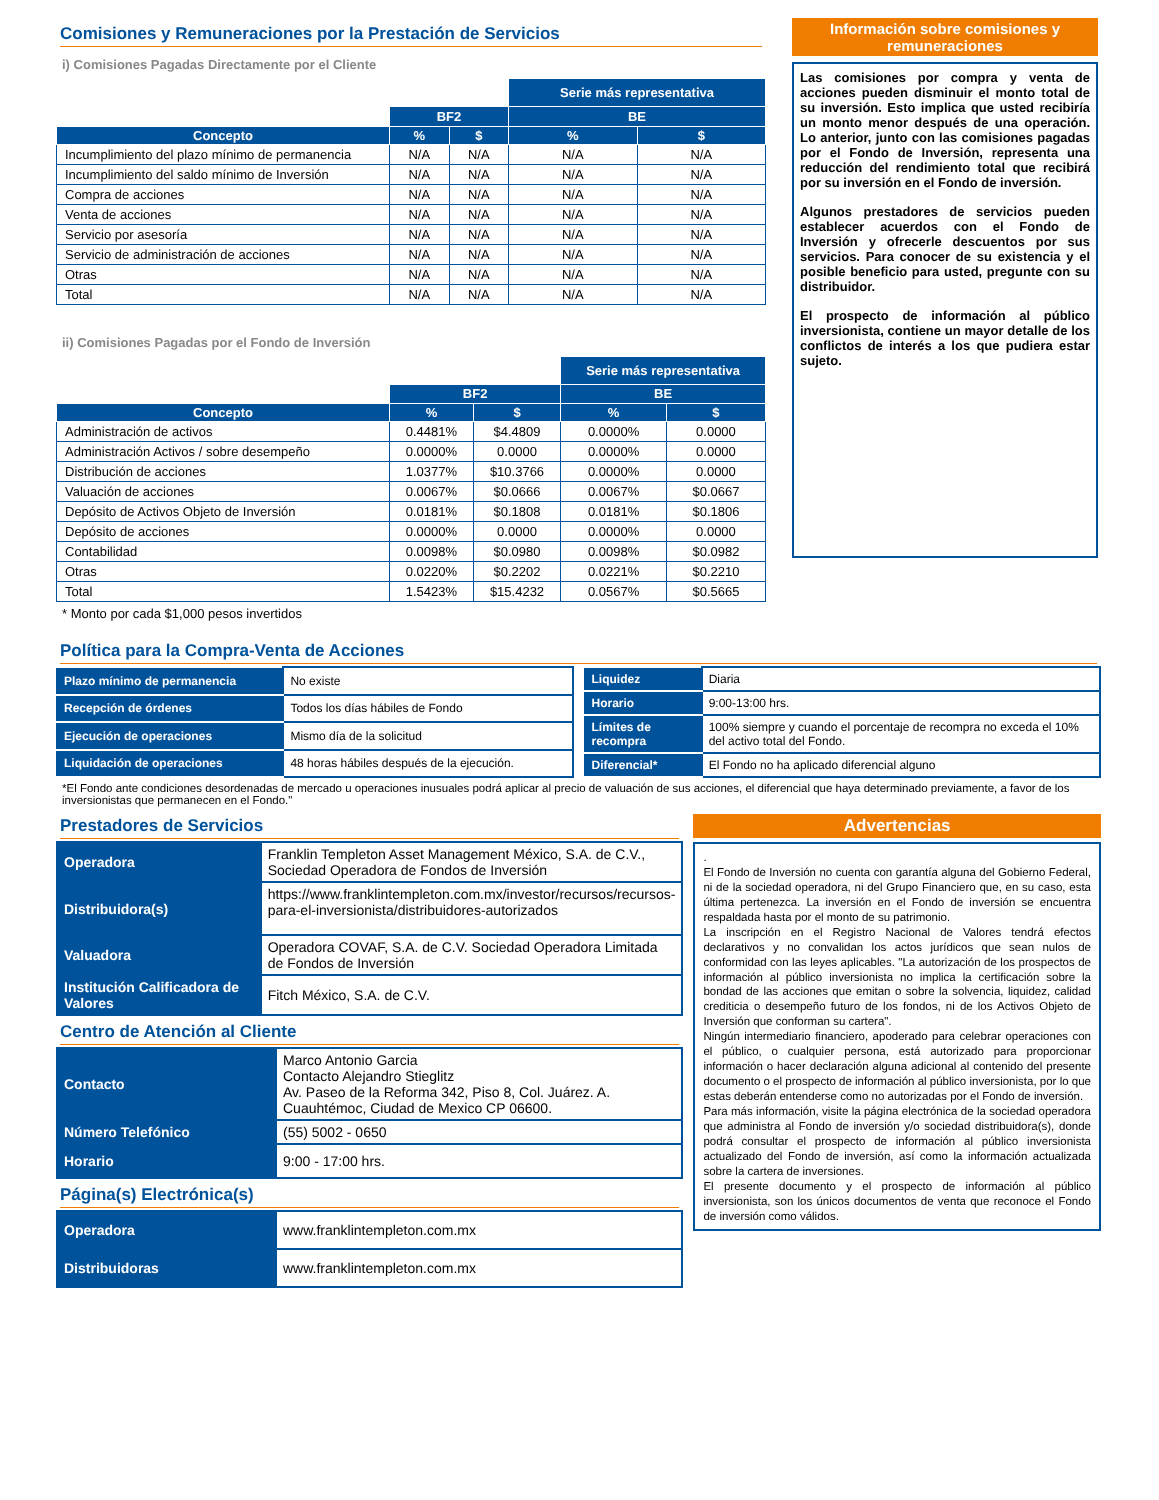Comisiones y Remuneraciones por la Prestación de Servicios
i) Comisiones Pagadas Directamente por el Cliente
| | | | Serie más representativa | |
| | BF2 | | BE | |
| Concepto | % | $ | % | $ |
| Incumplimiento del plazo mínimo de permanencia | N/A | N/A | N/A | N/A |
| Incumplimiento del saldo mínimo de Inversión | N/A | N/A | N/A | N/A |
| Compra de acciones | N/A | N/A | N/A | N/A |
| Venta de acciones | N/A | N/A | N/A | N/A |
| Servicio por asesoría | N/A | N/A | N/A | N/A |
| Servicio de administración de acciones | N/A | N/A | N/A | N/A |
| Otras | N/A | N/A | N/A | N/A |
| Total | N/A | N/A | N/A | N/A |
ii) Comisiones Pagadas por el Fondo de Inversión
| | | | Serie más representativa | |
| | BF2 | | BE | |
| Concepto | % | $ | % | $ |
| Administración de activos | 0.4481% | $4.4809 | 0.0000% | 0.0000 |
| Administración Activos / sobre desempeño | 0.0000% | 0.0000 | 0.0000% | 0.0000 |
| Distribución de acciones | 1.0377% | $10.3766 | 0.0000% | 0.0000 |
| Valuación de acciones | 0.0067% | $0.0666 | 0.0067% | $0.0667 |
| Depósito de Activos Objeto de Inversión | 0.0181% | $0.1808 | 0.0181% | $0.1806 |
| Depósito de acciones | 0.0000% | 0.0000 | 0.0000% | 0.0000 |
| Contabilidad | 0.0098% | $0.0980 | 0.0098% | $0.0982 |
| Otras | 0.0220% | $0.2202 | 0.0221% | $0.2210 |
| Total | 1.5423% | $15.4232 | 0.0567% | $0.5665 |
* Monto por cada $1,000 pesos invertidos
Información sobre comisiones y remuneraciones
Las comisiones por compra y venta de acciones pueden disminuir el monto total de su inversión. Esto implica que usted recibiría un monto menor después de una operación. Lo anterior, junto con las comisiones pagadas por el Fondo de Inversión, representa una reducción del rendimiento total que recibirá por su inversión en el Fondo de inversión.
Algunos prestadores de servicios pueden establecer acuerdos con el Fondo de Inversión y ofrecerle descuentos por sus servicios. Para conocer de su existencia y el posible beneficio para usted, pregunte con su distribuidor.
El prospecto de información al público inversionista, contiene un mayor detalle de los conflictos de interés a los que pudiera estar sujeto.
Política para la Compra-Venta de Acciones
| Plazo mínimo de permanencia | No existe |
| Recepción de órdenes | Todos los días hábiles de Fondo |
| Ejecución de operaciones | Mismo día de la solicitud |
| Liquidación de operaciones | 48 horas hábiles después de la ejecución. |
| Liquidez | Diaria |
| Horario | 9:00-13:00 hrs. |
| Límites de recompra | 100% siempre y cuando el porcentaje de recompra no exceda el 10% del activo total del Fondo. |
| Diferencial* | El Fondo no ha aplicado diferencial alguno |
*El Fondo ante condiciones desordenadas de mercado u operaciones inusuales podrá aplicar al precio de valuación de sus acciones, el diferencial que haya determinado previamente, a favor de los inversionistas que permanecen en el Fondo."
Prestadores de Servicios
| Operadora | Franklin Templeton Asset Management México, S.A. de C.V., Sociedad Operadora de Fondos de Inversión |
| Distribuidora(s) | https://www.franklintempleton.com.mx/investor/recursos/recursos-para-el-inversionista/distribuidores-autorizados |
| Valuadora | Operadora COVAF, S.A. de C.V. Sociedad Operadora Limitada de Fondos de Inversión |
| Institución Calificadora de Valores | Fitch México, S.A. de C.V. |
Centro de Atención al Cliente
| Contacto | Marco Antonio Garcia Contacto Alejandro Stieglitz Av. Paseo de la Reforma 342, Piso 8, Col. Juárez. A. Cuauhtémoc, Ciudad de Mexico CP 06600. |
| Número Telefónico | (55) 5002 - 0650 |
| Horario | 9:00 - 17:00 hrs. |
Página(s) Electrónica(s)
| Operadora | www.franklintempleton.com.mx |
| Distribuidoras | www.franklintempleton.com.mx |
Advertencias
.
El Fondo de Inversión no cuenta con garantía alguna del Gobierno Federal, ni de la sociedad operadora, ni del Grupo Financiero que, en su caso, esta última pertenezca. La inversión en el Fondo de inversión se encuentra respaldada hasta por el monto de su patrimonio.
La inscripción en el Registro Nacional de Valores tendrá efectos declarativos y no convalidan los actos jurídicos que sean nulos de conformidad con las leyes aplicables. "La autorización de los prospectos de información al público inversionista no implica la certificación sobre la bondad de las acciones que emitan o sobre la solvencia, liquidez, calidad crediticia o desempeño futuro de los fondos, ni de los Activos Objeto de Inversión que conforman su cartera".
Ningún intermediario financiero, apoderado para celebrar operaciones con el público, o cualquier persona, está autorizado para proporcionar información o hacer declaración alguna adicional al contenido del presente documento o el prospecto de información al público inversionista, por lo que estas deberán entenderse como no autorizadas por el Fondo de inversión.
Para más información, visite la página electrónica de la sociedad operadora que administra al Fondo de inversión y/o sociedad distribuidora(s), donde podrá consultar el prospecto de información al público inversionista actualizado del Fondo de inversión, así como la información actualizada sobre la cartera de inversiones.
El presente documento y el prospecto de información al público inversionista, son los únicos documentos de venta que reconoce el Fondo de inversión como válidos.